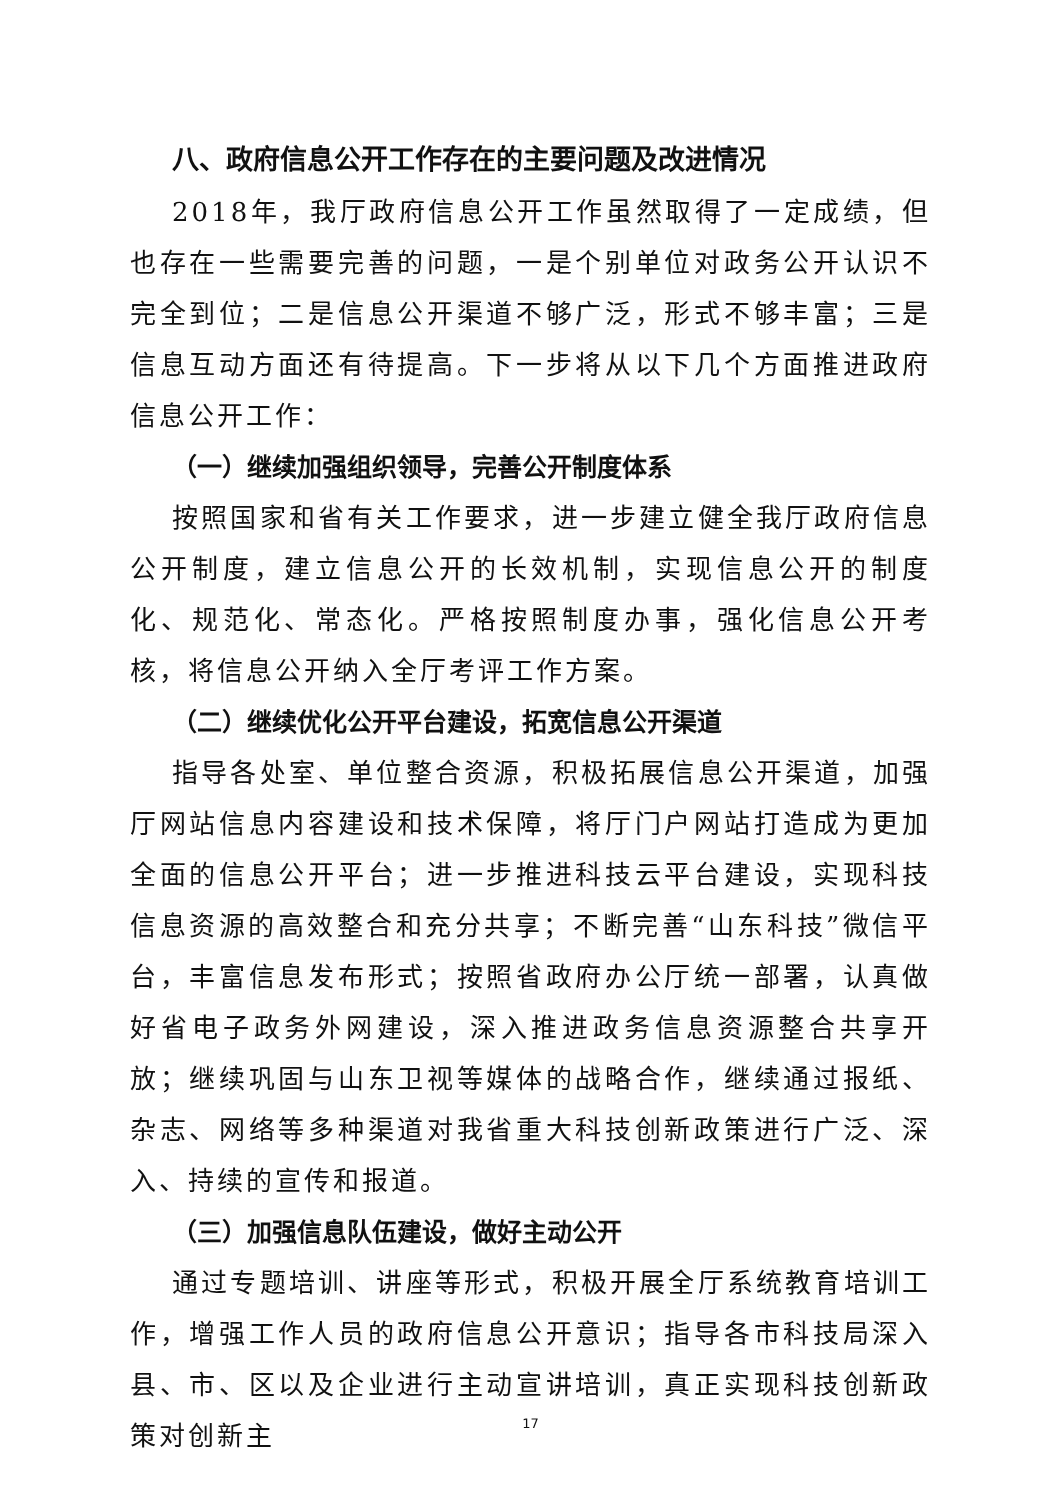八、政府信息公开工作存在的主要问题及改进情况
2018年，我厅政府信息公开工作虽然取得了一定成绩，但也存在一些需要完善的问题，一是个别单位对政务公开认识不完全到位；二是信息公开渠道不够广泛，形式不够丰富；三是信息互动方面还有待提高。下一步将从以下几个方面推进政府信息公开工作：
（一）继续加强组织领导，完善公开制度体系
按照国家和省有关工作要求，进一步建立健全我厅政府信息公开制度，建立信息公开的长效机制，实现信息公开的制度化、规范化、常态化。严格按照制度办事，强化信息公开考核，将信息公开纳入全厅考评工作方案。
（二）继续优化公开平台建设，拓宽信息公开渠道
指导各处室、单位整合资源，积极拓展信息公开渠道，加强厅网站信息内容建设和技术保障，将厅门户网站打造成为更加全面的信息公开平台；进一步推进科技云平台建设，实现科技信息资源的高效整合和充分共享；不断完善“山东科技”微信平台，丰富信息发布形式；按照省政府办公厅统一部署，认真做好省电子政务外网建设，深入推进政务信息资源整合共享开放；继续巩固与山东卫视等媒体的战略合作，继续通过报纸、杂志、网络等多种渠道对我省重大科技创新政策进行广泛、深入、持续的宣传和报道。
（三）加强信息队伍建设，做好主动公开
通过专题培训、讲座等形式，积极开展全厅系统教育培训工作，增强工作人员的政府信息公开意识；指导各市科技局深入县、市、区以及企业进行主动宣讲培训，真正实现科技创新政策对创新主
17